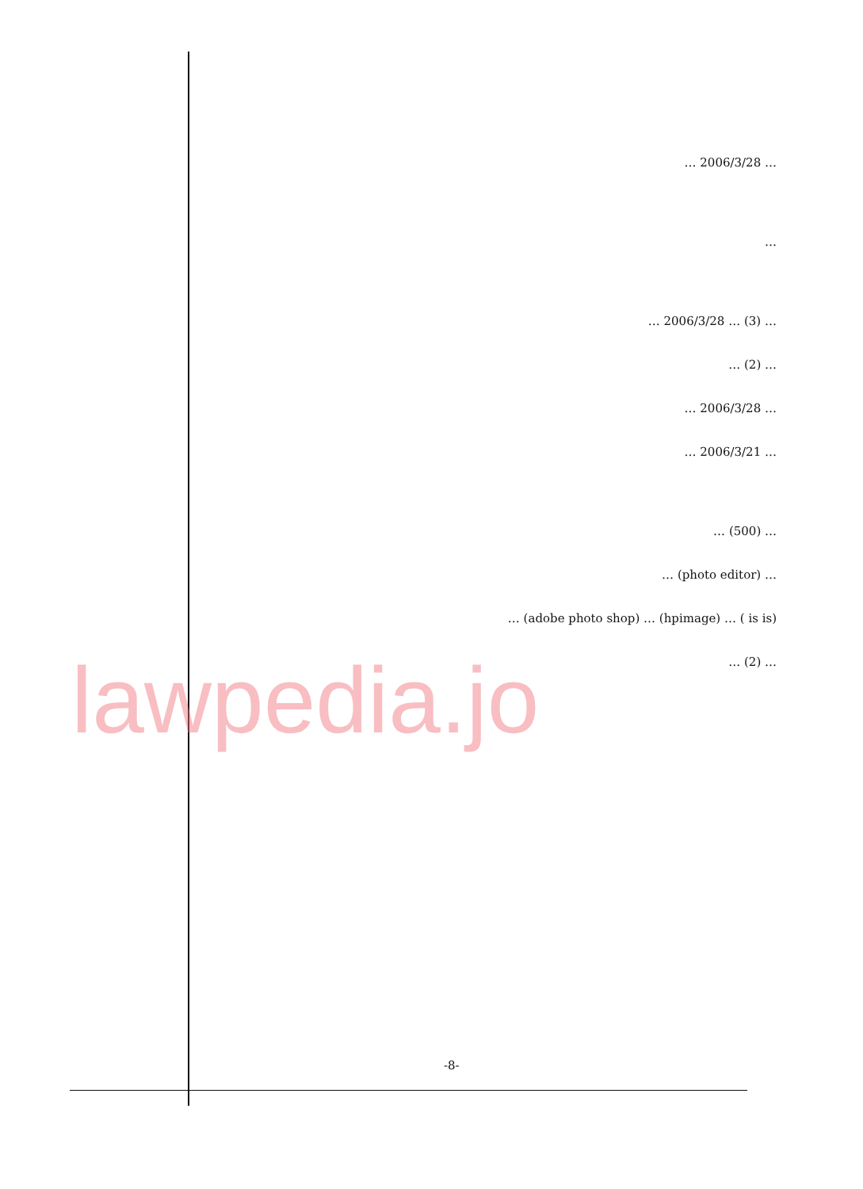… 2006/3/28 …
…
… 2006/3/28 … (3) …
… (2) …
… 2006/3/28 …
… 2006/3/21 …
… (500) …
… (photo editor) …
(adobe photo shop) … (hpimage) … ( is is) …
… (2) …
lawpedia.jo
-8-